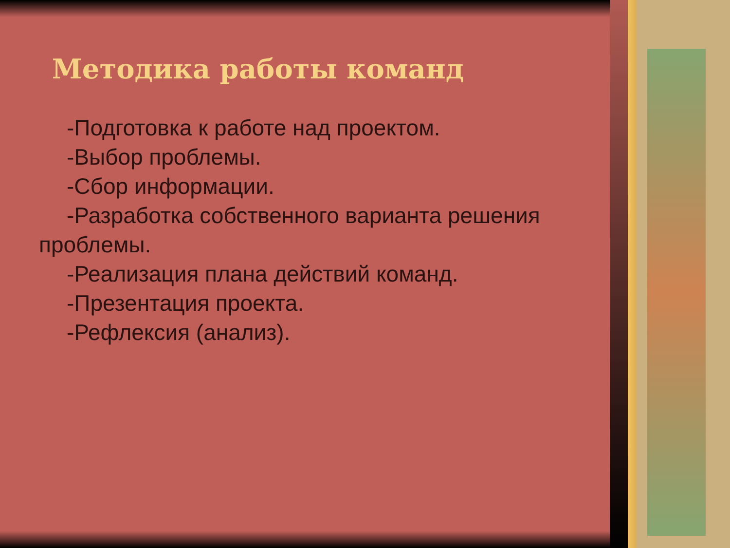Методика работы команд
-Подготовка к работе над проектом.
-Выбор проблемы.
-Сбор информации.
-Разработка собственного варианта решения проблемы.
-Реализация плана действий команд.
-Презентация проекта.
-Рефлексия (анализ).